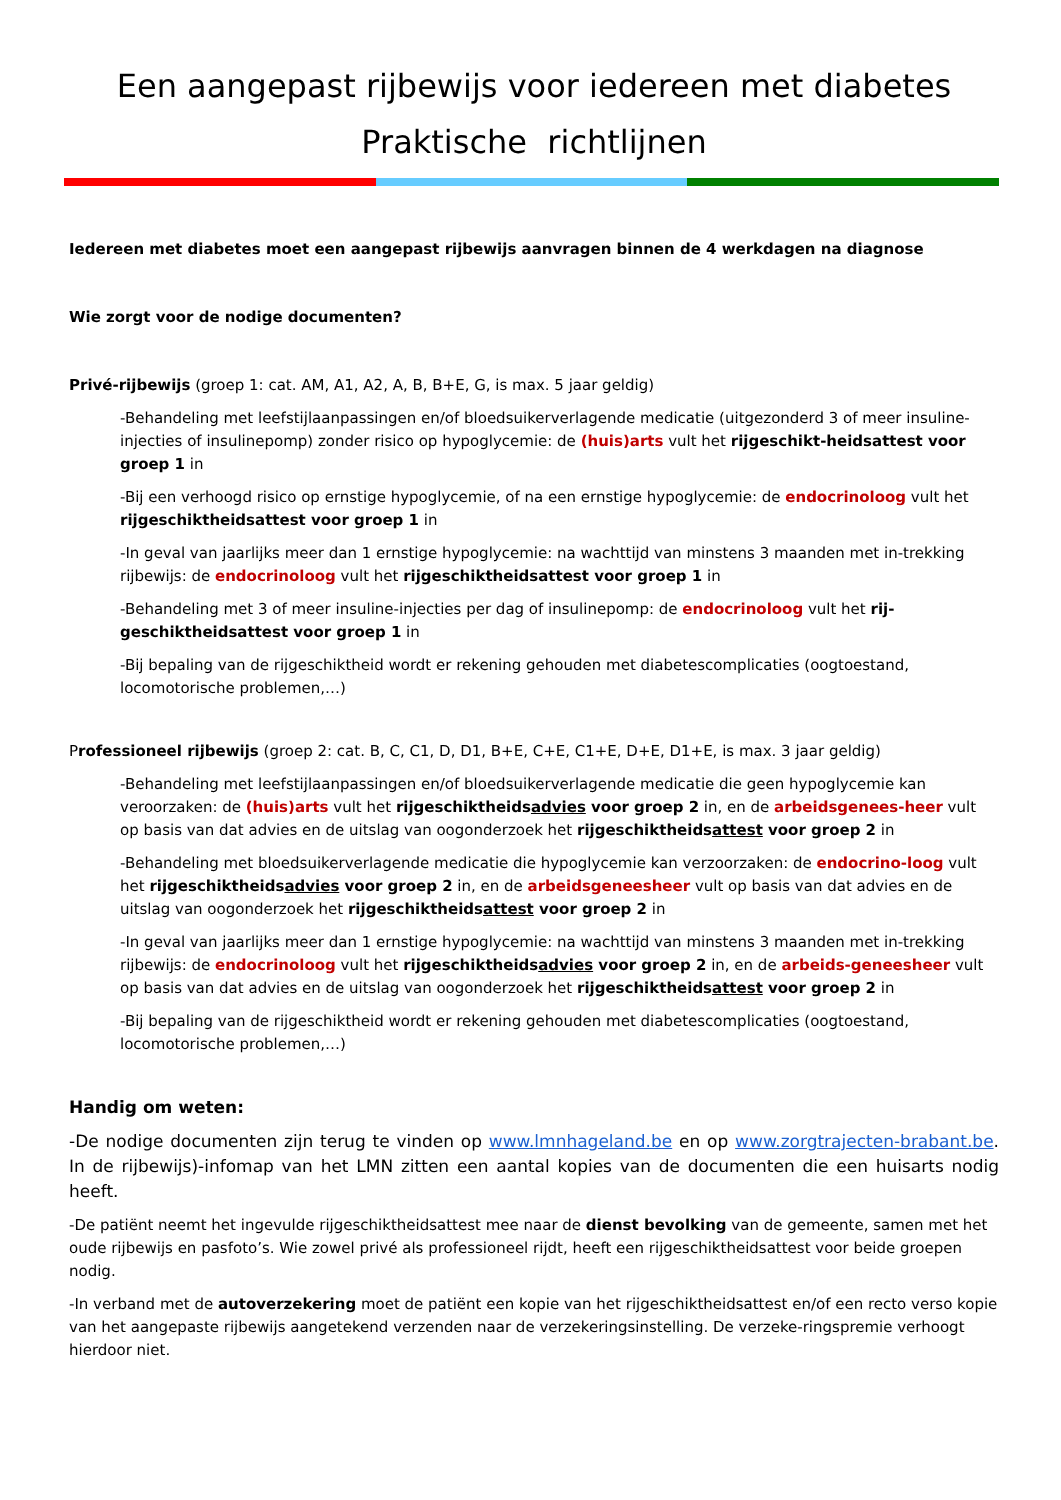Een aangepast rijbewijs voor iedereen met diabetes
Praktische richtlijnen
Iedereen met diabetes moet een aangepast rijbewijs aanvragen binnen de 4 werkdagen na diagnose
Wie zorgt voor de nodige documenten?
Privé-rijbewijs (groep 1: cat. AM, A1, A2, A, B, B+E, G, is max. 5 jaar geldig)
-Behandeling met leefstijlaanpassingen en/of bloedsuikerverlagende medicatie (uitgezonderd 3 of meer insuline-injecties of insulinepomp) zonder risico op hypoglycemie: de (huis)arts vult het rijgeschikt-heidsattest voor groep 1 in
-Bij een verhoogd risico op ernstige hypoglycemie, of na een ernstige hypoglycemie: de endocrinoloog vult het rijgeschiktheidsattest voor groep 1 in
-In geval van jaarlijks meer dan 1 ernstige hypoglycemie: na wachttijd van minstens 3 maanden met in-trekking rijbewijs: de endocrinoloog vult het rijgeschiktheidsattest voor groep 1 in
-Behandeling met 3 of meer insuline-injecties per dag of insulinepomp: de endocrinoloog vult het rij-geschiktheidsattest voor groep 1 in
-Bij bepaling van de rijgeschiktheid wordt er rekening gehouden met diabetescomplicaties (oogtoestand, locomotorische problemen,…)
Professioneel rijbewijs (groep 2: cat. B, C, C1, D, D1, B+E, C+E, C1+E, D+E, D1+E, is max. 3 jaar geldig)
-Behandeling met leefstijlaanpassingen en/of bloedsuikerverlagende medicatie die geen hypoglycemie kan veroorzaken: de (huis)arts vult het rijgeschiktheidsadvies voor groep 2 in, en de arbeidsgenees-heer vult op basis van dat advies en de uitslag van oogonderzoek het rijgeschiktheidsattest voor groep 2 in
-Behandeling met bloedsuikerverlagende medicatie die hypoglycemie kan verzoorzaken: de endocrino-loog vult het rijgeschiktheidsadvies voor groep 2 in, en de arbeidsgeneesheer vult op basis van dat advies en de uitslag van oogonderzoek het rijgeschiktheidsattest voor groep 2 in
-In geval van jaarlijks meer dan 1 ernstige hypoglycemie: na wachttijd van minstens 3 maanden met in-trekking rijbewijs: de endocrinoloog vult het rijgeschiktheidsadvies voor groep 2 in, en de arbeids-geneesheer vult op basis van dat advies en de uitslag van oogonderzoek het rijgeschiktheidsattest voor groep 2 in
-Bij bepaling van de rijgeschiktheid wordt er rekening gehouden met diabetescomplicaties (oogtoestand, locomotorische problemen,…)
Handig om weten:
-De nodige documenten zijn terug te vinden op www.lmnhageland.be en op www.zorgtrajecten-brabant.be. In de rijbewijs)-infomap van het LMN zitten een aantal kopies van de documenten die een huisarts nodig heeft.
-De patiënt neemt het ingevulde rijgeschiktheidsattest mee naar de dienst bevolking van de gemeente, samen met het oude rijbewijs en pasfoto’s. Wie zowel privé als professioneel rijdt, heeft een rijgeschiktheidsattest voor beide groepen nodig.
-In verband met de autoverzekering moet de patiënt een kopie van het rijgeschiktheidsattest en/of een recto verso kopie van het aangepaste rijbewijs aangetekend verzenden naar de verzekeringsinstelling. De verzeke-ringspremie verhoogt hierdoor niet.